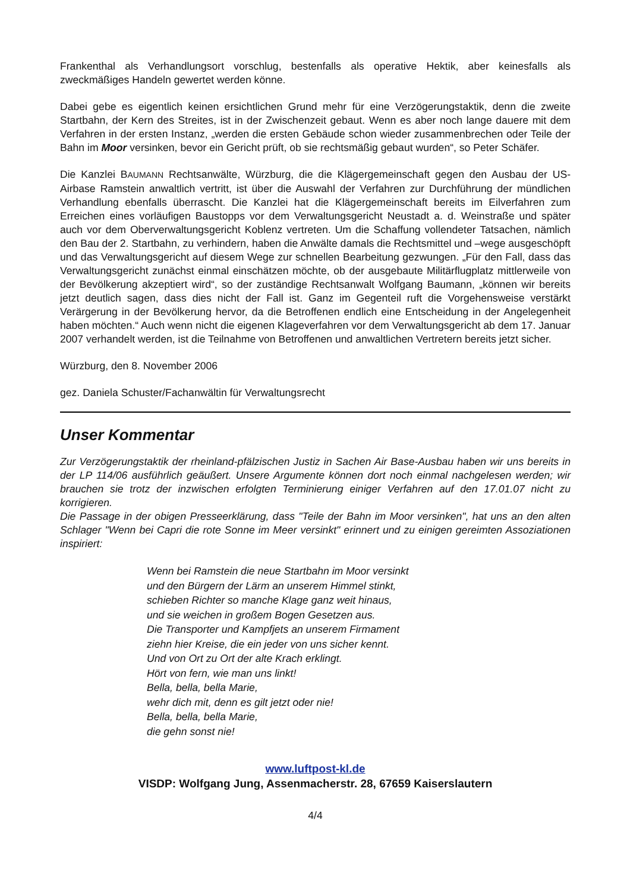Frankenthal als Verhandlungsort vorschlug, bestenfalls als operative Hektik, aber keinesfalls als zweckmäßiges Handeln gewertet werden könne.
Dabei gebe es eigentlich keinen ersichtlichen Grund mehr für eine Verzögerungstaktik, denn die zweite Startbahn, der Kern des Streites, ist in der Zwischenzeit gebaut. Wenn es aber noch lange dauere mit dem Verfahren in der ersten Instanz, „werden die ersten Gebäude schon wieder zusammenbrechen oder Teile der Bahn im Moor versinken, bevor ein Gericht prüft, ob sie rechtsmäßig gebaut wurden“, so Peter Schäfer.
Die Kanzlei BAUMANN Rechtsanwälte, Würzburg, die die Klägergemeinschaft gegen den Ausbau der US-Airbase Ramstein anwaltlich vertritt, ist über die Auswahl der Verfahren zur Durchführung der mündlichen Verhandlung ebenfalls überrascht. Die Kanzlei hat die Klägergemeinschaft bereits im Eilverfahren zum Erreichen eines vorläufigen Baustopps vor dem Verwaltungsgericht Neustadt a. d. Weinstraße und später auch vor dem Oberverwaltungsgericht Koblenz vertreten. Um die Schaffung vollendeter Tatsachen, nämlich den Bau der 2. Startbahn, zu verhindern, haben die Anwälte damals die Rechtsmittel und –wege ausgeschöpft und das Verwaltungsgericht auf diesem Wege zur schnellen Bearbeitung gezwungen. „Für den Fall, dass das Verwaltungsgericht zunächst einmal einschätzen möchte, ob der ausgebaute Militärflugplatz mittlerweile von der Bevölkerung akzeptiert wird“, so der zuständige Rechtsanwalt Wolfgang Baumann, „können wir bereits jetzt deutlich sagen, dass dies nicht der Fall ist. Ganz im Gegenteil ruft die Vorgehensweise verstärkt Verärgerung in der Bevölkerung hervor, da die Betroffenen endlich eine Entscheidung in der Angelegenheit haben möchten.“ Auch wenn nicht die eigenen Klageverfahren vor dem Verwaltungsgericht ab dem 17. Januar 2007 verhandelt werden, ist die Teilnahme von Betroffenen und anwaltlichen Vertretern bereits jetzt sicher.
Würzburg, den 8. November 2006
gez. Daniela Schuster/Fachanwältin für Verwaltungsrecht
Unser Kommentar
Zur Verzögerungstaktik der rheinland-pfälzischen Justiz in Sachen Air Base-Ausbau haben wir uns bereits in der LP 114/06 ausführlich geäußert. Unsere Argumente können dort noch einmal nachgelesen werden; wir brauchen sie trotz der inzwischen erfolgten Terminierung einiger Verfahren auf den 17.01.07 nicht zu korrigieren.
Die Passage in der obigen Presseerklärung, dass "Teile der Bahn im Moor versinken", hat uns an den alten Schlager "Wenn bei Capri die rote Sonne im Meer versinkt" erinnert und zu einigen gereimten Assoziationen inspiriert:
Wenn bei Ramstein die neue Startbahn im Moor versinkt
und den Bürgern der Lärm an unserem Himmel stinkt,
schieben Richter so manche Klage ganz weit hinaus,
und sie weichen in großem Bogen Gesetzen aus.
Die Transporter und Kampfjets an unserem Firmament
ziehn hier Kreise, die ein jeder von uns sicher kennt.
Und von Ort zu Ort der alte Krach erklingt.
Hört von fern, wie man uns linkt!
Bella, bella, bella Marie,
wehr dich mit, denn es gilt jetzt oder nie!
Bella, bella, bella Marie,
die gehn sonst nie!
www.luftpost-kl.de
VISDP: Wolfgang Jung, Assenmacherstr. 28, 67659 Kaiserslautern
4/4